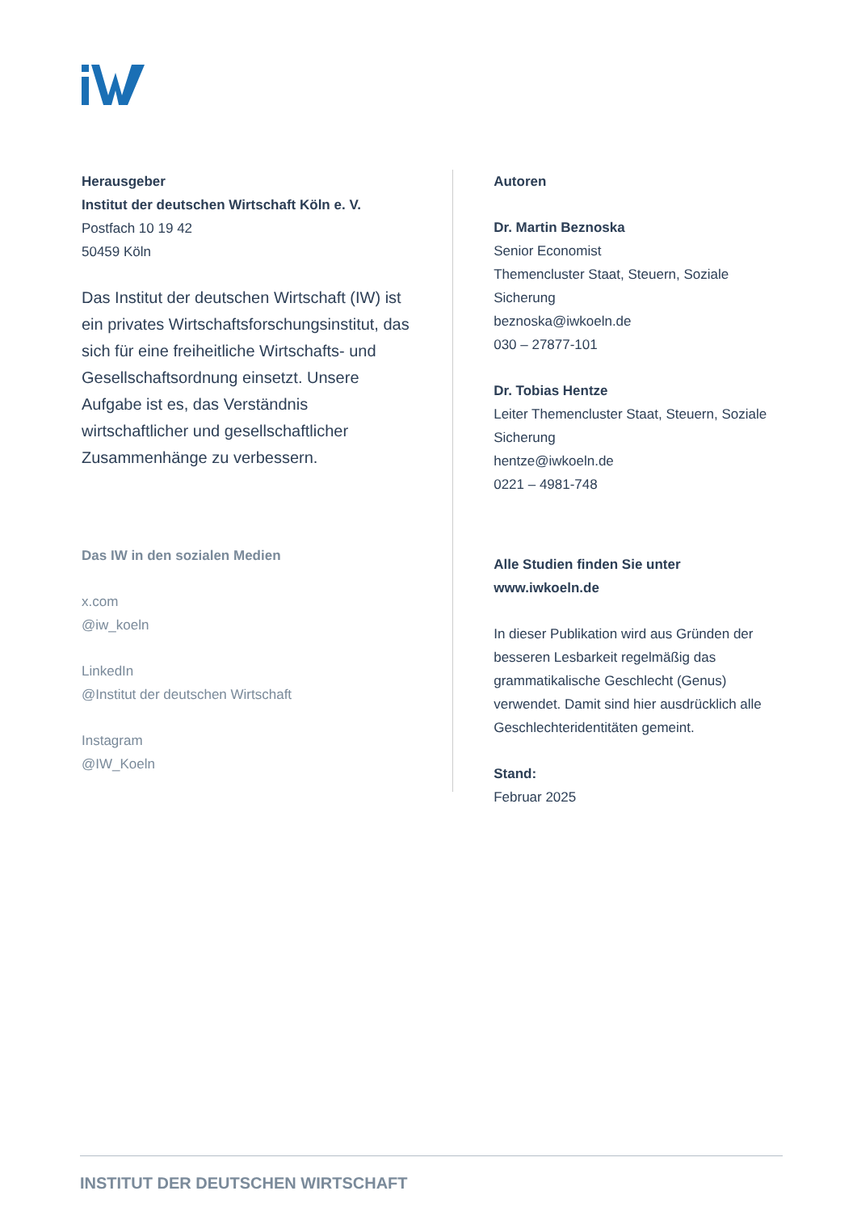Herausgeber
Institut der deutschen Wirtschaft Köln e. V.
Postfach 10 19 42
50459 Köln
Das Institut der deutschen Wirtschaft (IW) ist ein privates Wirtschaftsforschungsinstitut, das sich für eine freiheitliche Wirtschafts- und Gesellschaftsordnung einsetzt. Unsere Aufgabe ist es, das Verständnis wirtschaftlicher und gesellschaftlicher Zusammenhänge zu verbessern.
Das IW in den sozialen Medien
x.com
@iw_koeln
LinkedIn
@Institut der deutschen Wirtschaft
Instagram
@IW_Koeln
Autoren
Dr. Martin Beznoska
Senior Economist
Themencluster Staat, Steuern, Soziale Sicherung
beznoska@iwkoeln.de
030 – 27877-101
Dr. Tobias Hentze
Leiter Themencluster Staat, Steuern, Soziale Sicherung
hentze@iwkoeln.de
0221 – 4981-748
Alle Studien finden Sie unter
www.iwkoeln.de
In dieser Publikation wird aus Gründen der besseren Lesbarkeit regelmäßig das grammatikalische Geschlecht (Genus) verwendet. Damit sind hier ausdrücklich alle Geschlechteridentitäten gemeint.
Stand:
Februar 2025
INSTITUT DER DEUTSCHEN WIRTSCHAFT